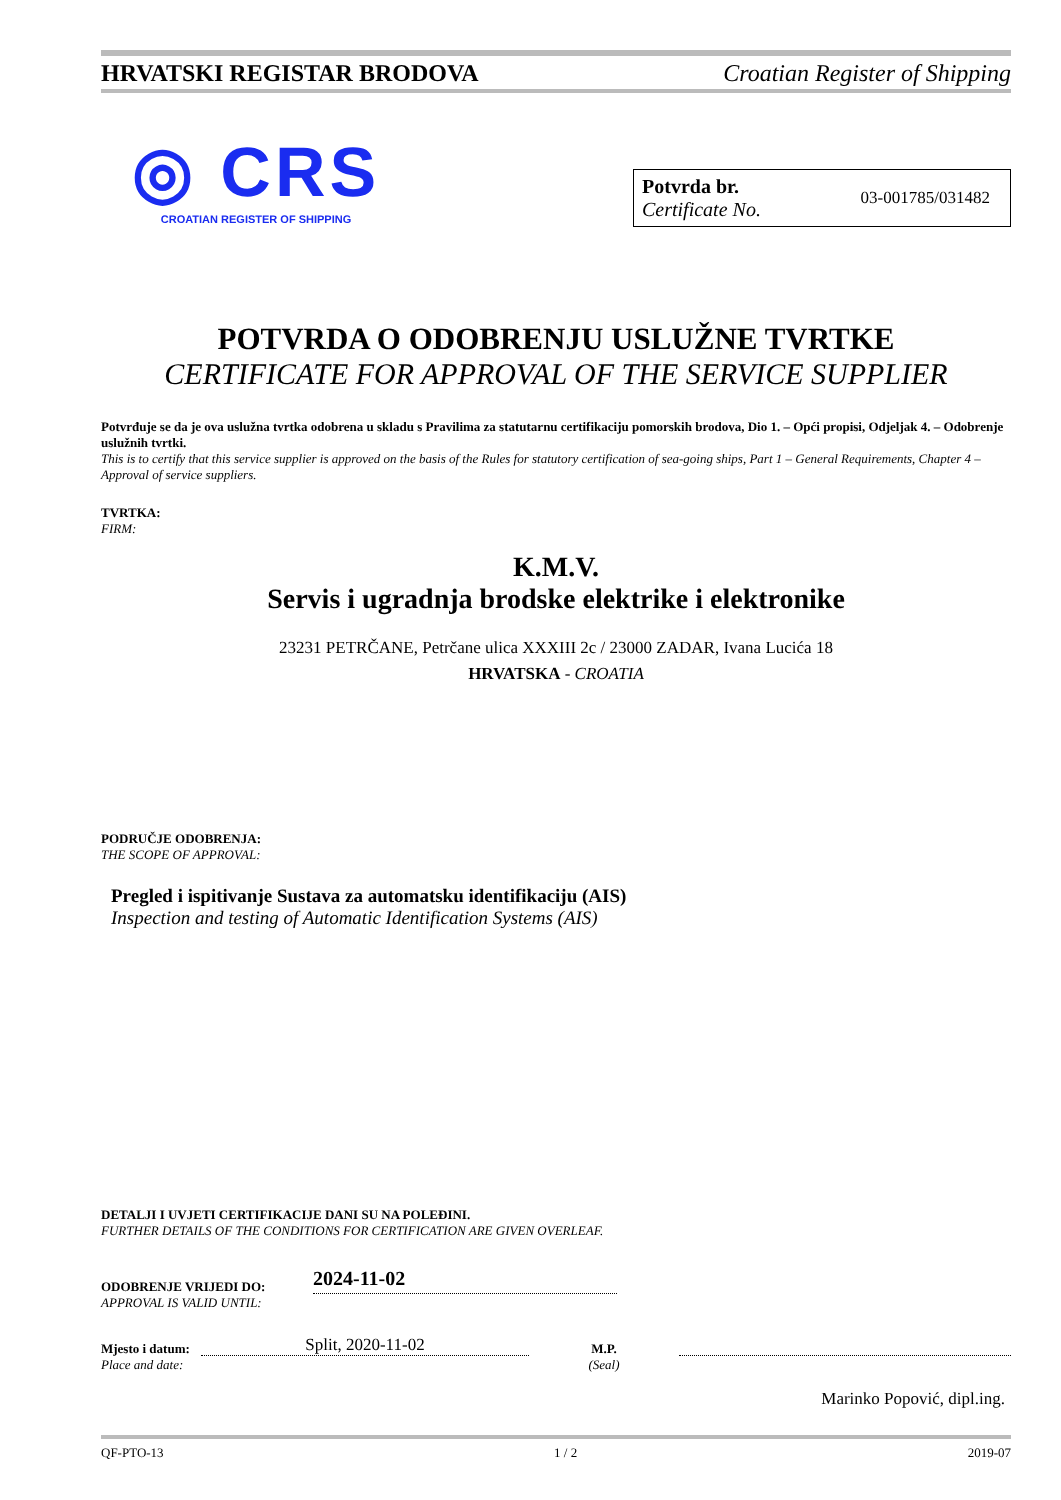HRVATSKI REGISTAR BRODOVA Croatian Register of Shipping
◎ CRS
CROATIAN REGISTER OF SHIPPING
Potvrda br.
Certificate No.
03-001785/031482
POTVRDA O ODOBRENJU USLUŽNE TVRTKE
CERTIFICATE FOR APPROVAL OF THE SERVICE SUPPLIER
Potvrđuje se da je ova uslužna tvrtka odobrena u skladu s Pravilima za statutarnu certifikaciju pomorskih brodova, Dio 1. – Opći propisi, Odjeljak 4. – Odobrenje uslužnih tvrtki.
This is to certify that this service supplier is approved on the basis of the Rules for statutory certification of sea-going ships, Part 1 – General Requirements, Chapter 4 – Approval of service suppliers.
TVRTKA:
FIRM:
K.M.V.
Servis i ugradnja brodske elektrike i elektronike
23231 PETRČANE, Petrčane ulica XXXIII 2c / 23000 ZADAR, Ivana Lucića 18
HRVATSKA - CROATIA
PODRUČJE ODOBRENJA:
THE SCOPE OF APPROVAL:
Pregled i ispitivanje Sustava za automatsku identifikaciju (AIS)
Inspection and testing of Automatic Identification Systems (AIS)
DETALJI I UVJETI CERTIFIKACIJE DANI SU NA POLEĐINI.
FURTHER DETAILS OF THE CONDITIONS FOR CERTIFICATION ARE GIVEN OVERLEAF.
ODOBRENJE VRIJEDI DO:
APPROVAL IS VALID UNTIL:
2024-11-02
Mjesto i datum:
Place and date:
Split, 2020-11-02
M.P.
(Seal)
Marinko Popović, dipl.ing.
QF-PTO-13 1 / 2 2019-07